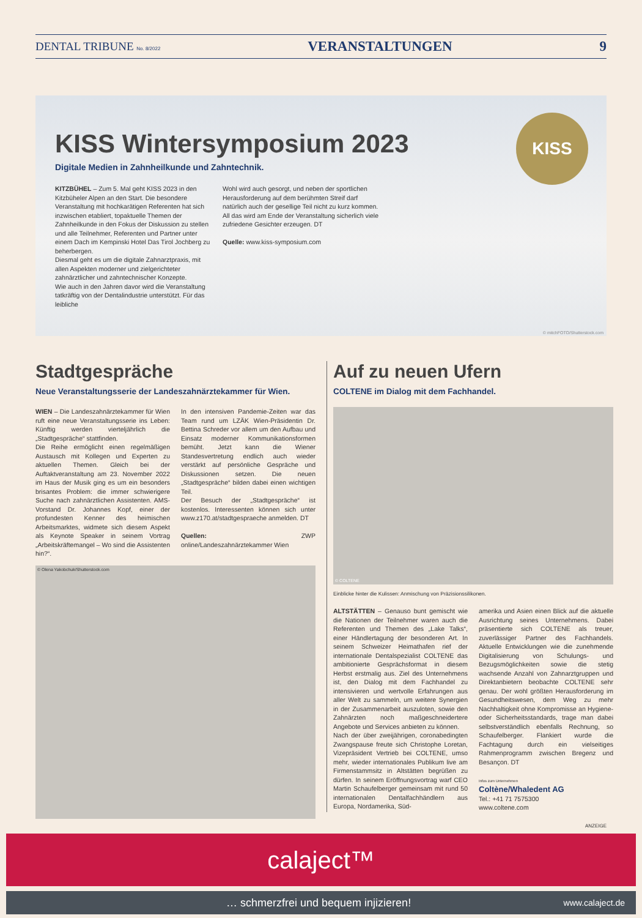DENTAL TRIBUNE No. 8/2022 VERANSTALTUNGEN 9
KISS
KISS Wintersymposium 2023
Digitale Medien in Zahnheilkunde und Zahntechnik.
KITZBÜHEL – Zum 5. Mal geht KISS 2023 in den Kitzbüheler Alpen an den Start. Die besondere Veranstaltung mit hochkarätigen Referenten hat sich inzwischen etabliert, topaktuelle Themen der Zahnheilkunde in den Fokus der Diskussion zu stellen und alle Teilnehmer, Referenten und Partner unter einem Dach im Kempinski Hotel Das Tirol Jochberg zu beherbergen.
Diesmal geht es um die digitale Zahnarztpraxis, mit allen Aspekten moderner und zielgerichteter zahnärztlicher und zahntechnischer Konzepte.
Wie auch in den Jahren davor wird die Veranstaltung tatkräftig von der Dentalindustrie unterstützt. Für das leibliche
Wohl wird auch gesorgt, und neben der sportlichen Herausforderung auf dem berühmten Streif darf natürlich auch der gesellige Teil nicht zu kurz kommen. All das wird am Ende der Veranstaltung sicherlich viele zufriedene Gesichter erzeugen. DT
Quelle: www.kiss-symposium.com
© mitchFOTO/Shutterstock.com
Stadtgespräche
Neue Veranstaltungsserie der Landeszahnärztekammer für Wien.
WIEN – Die Landeszahnärztekammer für Wien ruft eine neue Veranstaltungsserie ins Leben: Künftig werden vierteljährlich die „Stadtgespräche“ stattfinden.
Die Reihe ermöglicht einen regelmäßigen Austausch mit Kollegen und Experten zu aktuellen Themen. Gleich bei der Auftaktveranstaltung am 23. November 2022 im Haus der Musik ging es um ein besonders brisantes Problem: die immer schwierigere Suche nach zahnärztlichen Assistenten. AMS-Vorstand Dr. Johannes Kopf, einer der profundesten Kenner des heimischen Arbeitsmarktes, widmete sich diesem Aspekt als Keynote Speaker in seinem Vortrag „Arbeitskräftemangel – Wo sind die Assistenten hin?“.
In den intensiven Pandemie-Zeiten war das Team rund um LZÄK Wien-Präsidentin Dr. Bettina Schreder vor allem um den Aufbau und Einsatz moderner Kommunikationsformen bemüht. Jetzt kann die Wiener Standesvertretung endlich auch wieder verstärkt auf persönliche Gespräche und Diskussionen setzen. Die neuen „Stadtgespräche“ bilden dabei einen wichtigen Teil.
Der Besuch der „Stadtgespräche“ ist kostenlos. Interessenten können sich unter www.z170.at/stadtgespraeche anmelden. DT
Quellen: ZWP online/Landeszahnärztekammer Wien
© Olena Yakobchuk/Shutterstock.com
Auf zu neuen Ufern
COLTENE im Dialog mit dem Fachhandel.
© COLTENE
Einblicke hinter die Kulissen: Anmischung von Präzisionssilikonen.
ALTSTÄTTEN – Genauso bunt gemischt wie die Nationen der Teilnehmer waren auch die Referenten und Themen des „Lake Talks“, einer Händlertagung der besonderen Art. In seinem Schweizer Heimathafen rief der internationale Dentalspezialist COLTENE das ambitionierte Gesprächsformat in diesem Herbst erstmalig aus. Ziel des Unternehmens ist, den Dialog mit dem Fachhandel zu intensivieren und wertvolle Erfahrungen aus aller Welt zu sammeln, um weitere Synergien in der Zusammenarbeit auszuloten, sowie den Zahnärzten noch maßgeschneidertere Angebote und Services anbieten zu können.
Nach der über zweijährigen, coronabedingten Zwangspause freute sich Christophe Loretan, Vizepräsident Vertrieb bei COLTENE, umso mehr, wieder internationales Publikum live am Firmenstammsitz in Altstätten begrüßen zu dürfen. In seinem Eröffnungsvortrag warf CEO Martin Schaufelberger gemeinsam mit rund 50 internationalen Dentalfachhändlern aus Europa, Nordamerika, Süd-
amerika und Asien einen Blick auf die aktuelle Ausrichtung seines Unternehmens. Dabei präsentierte sich COLTENE als treuer, zuverlässiger Partner des Fachhandels. Aktuelle Entwicklungen wie die zunehmende Digitalisierung von Schulungs- und Bezugsmöglichkeiten sowie die stetig wachsende Anzahl von Zahnarztgruppen und Direktanbietern beobachte COLTENE sehr genau. Der wohl größten Herausforderung im Gesundheitswesen, dem Weg zu mehr Nachhaltigkeit ohne Kompromisse an Hygiene- oder Sicherheitsstandards, trage man dabei selbstverständlich ebenfalls Rechnung, so Schaufelberger. Flankiert wurde die Fachtagung durch ein vielseitiges Rahmenprogramm zwischen Bregenz und Besançon. DT
Infos zum Unternehmen
Coltène/Whaledent AG
Tel.: +41 71 7575300
www.coltene.com
ANZEIGE
calaject™
… schmerzfrei und bequem injizieren! www.calaject.de